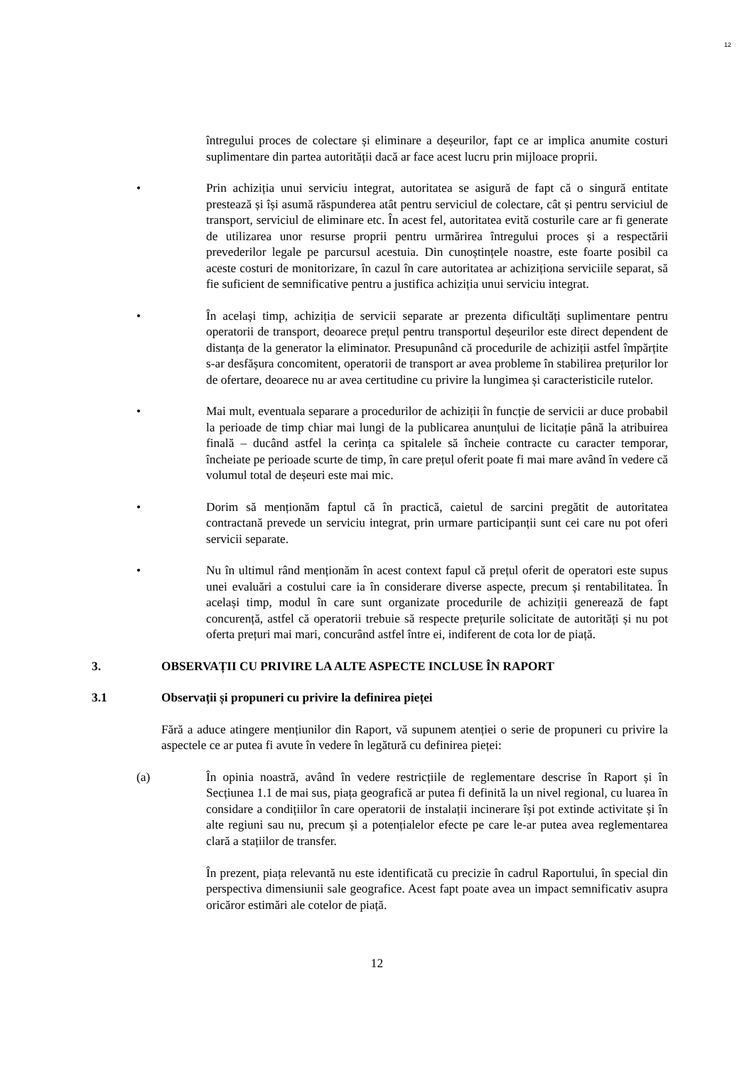12
întregului proces de colectare și eliminare a deșeurilor, fapt ce ar implica anumite costuri suplimentare din partea autorității dacă ar face acest lucru prin mijloace proprii.
• Prin achiziția unui serviciu integrat, autoritatea se asigură de fapt că o singură entitate prestează și își asumă răspunderea atât pentru serviciul de colectare, cât și pentru serviciul de transport, serviciul de eliminare etc. În acest fel, autoritatea evită costurile care ar fi generate de utilizarea unor resurse proprii pentru urmărirea întregului proces și a respectării prevederilor legale pe parcursul acestuia. Din cunoștințele noastre, este foarte posibil ca aceste costuri de monitorizare, în cazul în care autoritatea ar achiziționa serviciile separat, să fie suficient de semnificative pentru a justifica achiziția unui serviciu integrat.
• În același timp, achiziția de servicii separate ar prezenta dificultăți suplimentare pentru operatorii de transport, deoarece prețul pentru transportul deșeurilor este direct dependent de distanța de la generator la eliminator. Presupunând că procedurile de achiziții astfel împărțite s-ar desfășura concomitent, operatorii de transport ar avea probleme în stabilirea prețurilor lor de ofertare, deoarece nu ar avea certitudine cu privire la lungimea și caracteristicile rutelor.
• Mai mult, eventuala separare a procedurilor de achiziții în funcție de servicii ar duce probabil la perioade de timp chiar mai lungi de la publicarea anunțului de licitație până la atribuirea finală – ducând astfel la cerința ca spitalele să încheie contracte cu caracter temporar, încheiate pe perioade scurte de timp, în care prețul oferit poate fi mai mare având în vedere că volumul total de deșeuri este mai mic.
• Dorim să menționăm faptul că în practică, caietul de sarcini pregătit de autoritatea contractană prevede un serviciu integrat, prin urmare participanții sunt cei care nu pot oferi servicii separate.
• Nu în ultimul rând menționăm în acest context fapul că prețul oferit de operatori este supus unei evaluări a costului care ia în considerare diverse aspecte, precum și rentabilitatea. În același timp, modul în care sunt organizate procedurile de achiziții generează de fapt concurență, astfel că operatorii trebuie să respecte prețurile solicitate de autorități și nu pot oferta prețuri mai mari, concurând astfel între ei, indiferent de cota lor de piață.
3. OBSERVAȚII CU PRIVIRE LA ALTE ASPECTE INCLUSE ÎN RAPORT
3.1 Observații și propuneri cu privire la definirea pieței
Fără a aduce atingere mențiunilor din Raport, vă supunem atenției o serie de propuneri cu privire la aspectele ce ar putea fi avute în vedere în legătură cu definirea pieței:
(a) În opinia noastră, având în vedere restricțiile de reglementare descrise în Raport și în Secțiunea 1.1 de mai sus, piața geografică ar putea fi definită la un nivel regional, cu luarea în considare a condițiilor în care operatorii de instalații incinerare își pot extinde activitate și în alte regiuni sau nu, precum și a potențialelor efecte pe care le-ar putea avea reglementarea clară a stațiilor de transfer.
În prezent, piața relevantă nu este identificată cu precizie în cadrul Raportului, în special din perspectiva dimensiunii sale geografice. Acest fapt poate avea un impact semnificativ asupra oricăror estimări ale cotelor de piață.
12